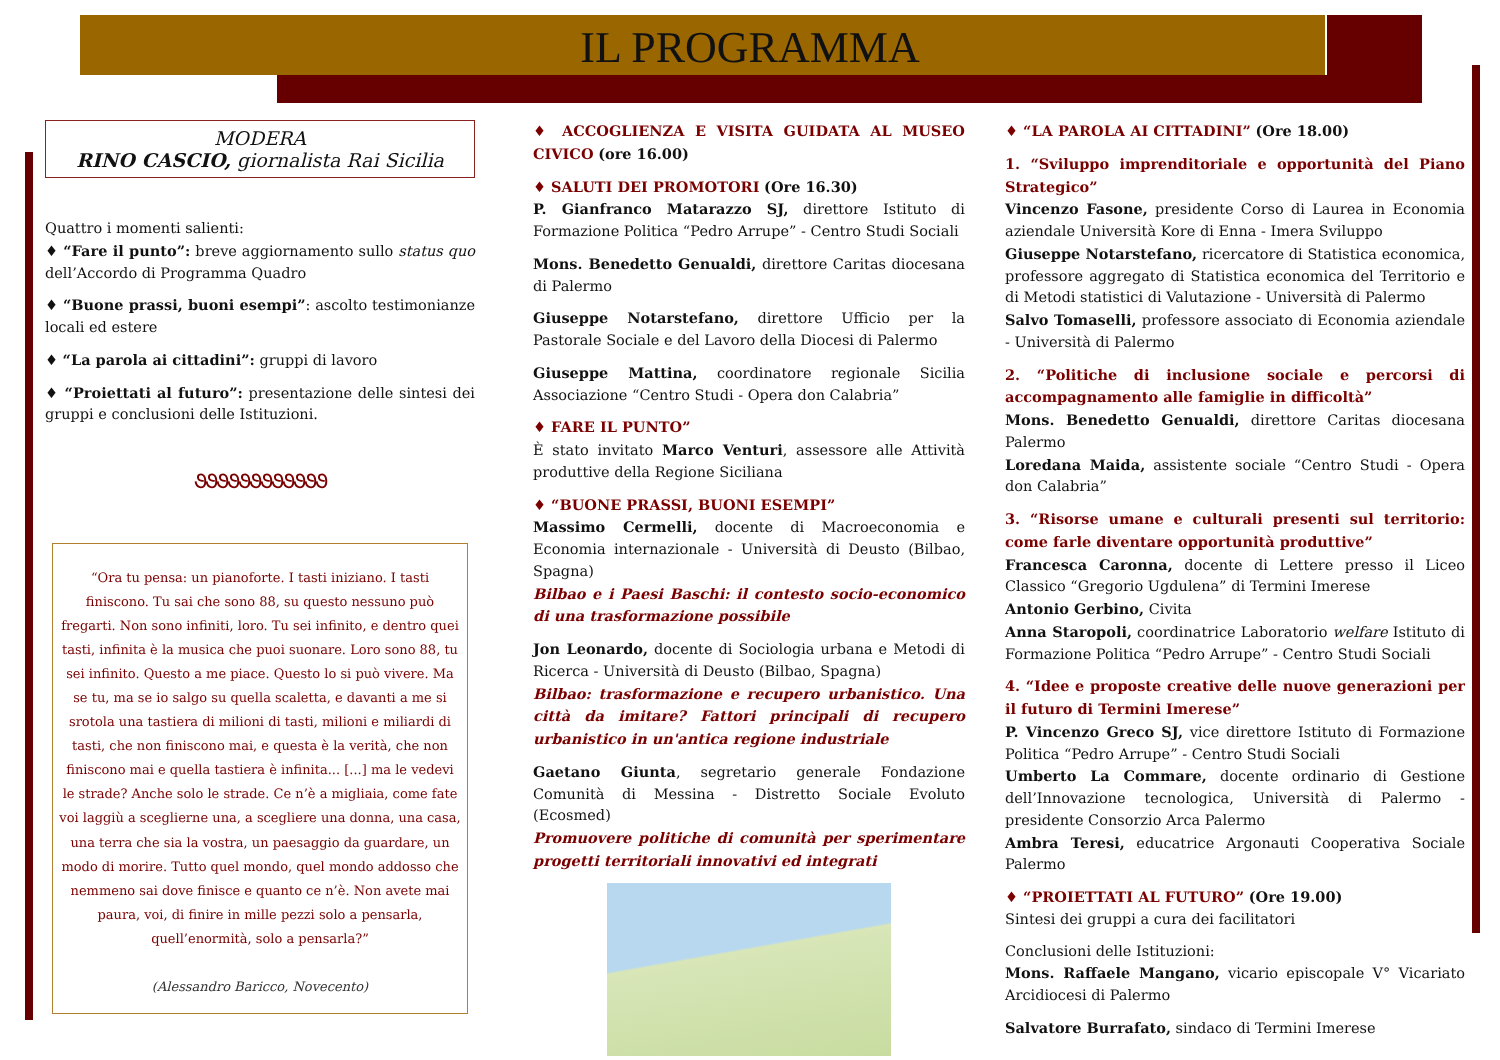IL PROGRAMMA
MODERA
RINO CASCIO, giornalista Rai Sicilia
Quattro i momenti salienti:
♦ “Fare il punto”: breve aggiornamento sullo status quo dell’Accordo di Programma Quadro
♦ “Buone prassi, buoni esempi”: ascolto testimonianze locali ed estere
♦ “La parola ai cittadini”: gruppi di lavoro
♦ “Proiettati al futuro”: presentazione delle sintesi dei gruppi e conclusioni delle Istituzioni.
૭૭૭૭૭૭૭૭૭૭૭૭
“Ora tu pensa: un pianoforte. I tasti iniziano. I tasti finiscono. Tu sai che sono 88, su questo nessuno può fregarti. Non sono infiniti, loro. Tu sei infinito, e dentro quei tasti, infinita è la musica che puoi suonare. Loro sono 88, tu sei infinito. Questo a me piace. Questo lo si può vivere. Ma se tu, ma se io salgo su quella scaletta, e davanti a me si srotola una tastiera di milioni di tasti, milioni e miliardi di tasti, che non finiscono mai, e questa è la verità, che non finiscono mai e quella tastiera è infinita... [...] ma le vedevi le strade? Anche solo le strade. Ce n’è a migliaia, come fate voi laggiù a sceglierne una, a scegliere una donna, una casa, una terra che sia la vostra, un paesaggio da guardare, un modo di morire. Tutto quel mondo, quel mondo addosso che nemmeno sai dove finisce e quanto ce n’è. Non avete mai paura, voi, di finire in mille pezzi solo a pensarla, quell’enormità, solo a pensarla?”
(Alessandro Baricco, Novecento)
♦ ACCOGLIENZA E VISITA GUIDATA AL MUSEO CIVICO (ore 16.00)
♦ SALUTI DEI PROMOTORI (Ore 16.30)
P. Gianfranco Matarazzo SJ, direttore Istituto di Formazione Politica “Pedro Arrupe” - Centro Studi Sociali
Mons. Benedetto Genualdi, direttore Caritas diocesana di Palermo
Giuseppe Notarstefano, direttore Ufficio per la Pastorale Sociale e del Lavoro della Diocesi di Palermo
Giuseppe Mattina, coordinatore regionale Sicilia Associazione “Centro Studi - Opera don Calabria”
♦ FARE IL PUNTO”
È stato invitato Marco Venturi, assessore alle Attività produttive della Regione Siciliana
♦ “BUONE PRASSI, BUONI ESEMPI”
Massimo Cermelli, docente di Macroeconomia e Economia internazionale - Università di Deusto (Bilbao, Spagna)
Bilbao e i Paesi Baschi: il contesto socio-economico di una trasformazione possibile
Jon Leonardo, docente di Sociologia urbana e Metodi di Ricerca - Università di Deusto (Bilbao, Spagna)
Bilbao: trasformazione e recupero urbanistico. Una città da imitare? Fattori principali di recupero urbanistico in un'antica regione industriale
Gaetano Giunta, segretario generale Fondazione Comunità di Messina - Distretto Sociale Evoluto (Ecosmed)
Promuovere politiche di comunità per sperimentare progetti territoriali innovativi ed integrati
♦ “LA PAROLA AI CITTADINI” (Ore 18.00)
1. “Sviluppo imprenditoriale e opportunità del Piano Strategico”
Vincenzo Fasone, presidente Corso di Laurea in Economia aziendale Università Kore di Enna - Imera Sviluppo
Giuseppe Notarstefano, ricercatore di Statistica economica, professore aggregato di Statistica economica del Territorio e di Metodi statistici di Valutazione - Università di Palermo
Salvo Tomaselli, professore associato di Economia aziendale - Università di Palermo
2. “Politiche di inclusione sociale e percorsi di accompagnamento alle famiglie in difficoltà”
Mons. Benedetto Genualdi, direttore Caritas diocesana Palermo
Loredana Maida, assistente sociale “Centro Studi - Opera don Calabria”
3. “Risorse umane e culturali presenti sul territorio: come farle diventare opportunità produttive”
Francesca Caronna, docente di Lettere presso il Liceo Classico “Gregorio Ugdulena” di Termini Imerese
Antonio Gerbino, Civita
Anna Staropoli, coordinatrice Laboratorio welfare Istituto di Formazione Politica “Pedro Arrupe” - Centro Studi Sociali
4. “Idee e proposte creative delle nuove generazioni per il futuro di Termini Imerese”
P. Vincenzo Greco SJ, vice direttore Istituto di Formazione Politica “Pedro Arrupe” - Centro Studi Sociali
Umberto La Commare, docente ordinario di Gestione dell’Innovazione tecnologica, Università di Palermo - presidente Consorzio Arca Palermo
Ambra Teresi, educatrice Argonauti Cooperativa Sociale Palermo
♦ “PROIETTATI AL FUTURO” (Ore 19.00)
Sintesi dei gruppi a cura dei facilitatori
Conclusioni delle Istituzioni:
Mons. Raffaele Mangano, vicario episcopale V° Vicariato Arcidiocesi di Palermo
Salvatore Burrafato, sindaco di Termini Imerese